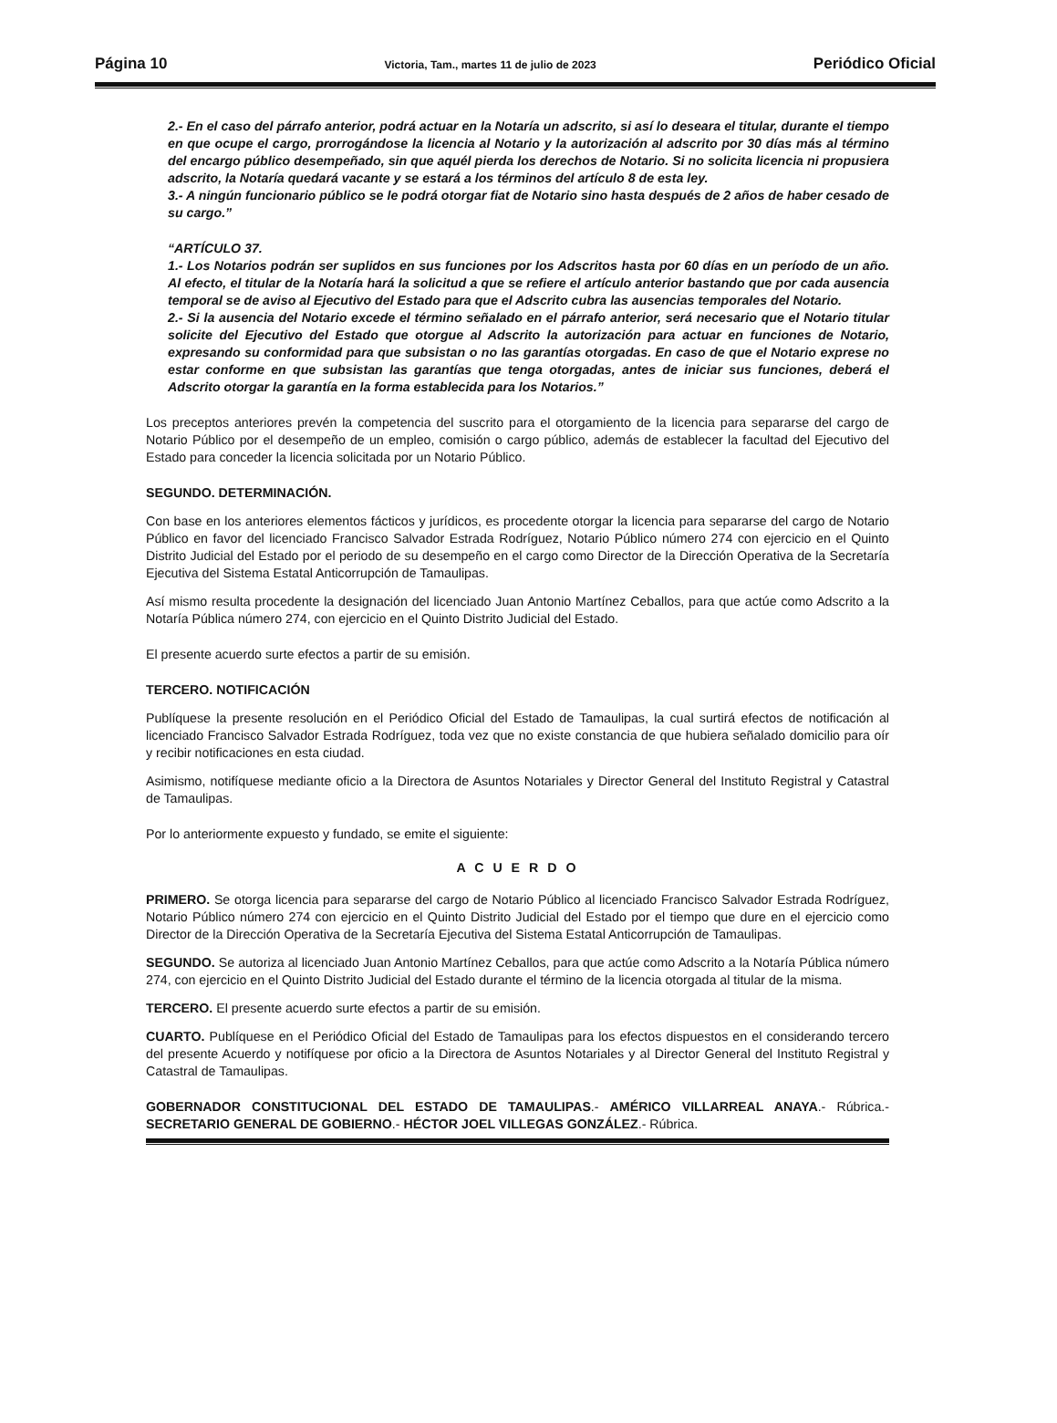Página 10 Victoria, Tam., martes 11 de julio de 2023 Periódico Oficial
2.- En el caso del párrafo anterior, podrá actuar en la Notaría un adscrito, si así lo deseara el titular, durante el tiempo en que ocupe el cargo, prorrogándose la licencia al Notario y la autorización al adscrito por 30 días más al término del encargo público desempeñado, sin que aquél pierda los derechos de Notario. Si no solicita licencia ni propusiera adscrito, la Notaría quedará vacante y se estará a los términos del artículo 8 de esta ley.
3.- A ningún funcionario público se le podrá otorgar fiat de Notario sino hasta después de 2 años de haber cesado de su cargo.”
“ARTÍCULO 37.
1.- Los Notarios podrán ser suplidos en sus funciones por los Adscritos hasta por 60 días en un período de un año. Al efecto, el titular de la Notaría hará la solicitud a que se refiere el artículo anterior bastando que por cada ausencia temporal se de aviso al Ejecutivo del Estado para que el Adscrito cubra las ausencias temporales del Notario.
2.- Si la ausencia del Notario excede el término señalado en el párrafo anterior, será necesario que el Notario titular solicite del Ejecutivo del Estado que otorgue al Adscrito la autorización para actuar en funciones de Notario, expresando su conformidad para que subsistan o no las garantías otorgadas. En caso de que el Notario exprese no estar conforme en que subsistan las garantías que tenga otorgadas, antes de iniciar sus funciones, deberá el Adscrito otorgar la garantía en la forma establecida para los Notarios.”
Los preceptos anteriores prevén la competencia del suscrito para el otorgamiento de la licencia para separarse del cargo de Notario Público por el desempeño de un empleo, comisión o cargo público, además de establecer la facultad del Ejecutivo del Estado para conceder la licencia solicitada por un Notario Público.
SEGUNDO. DETERMINACIÓN.
Con base en los anteriores elementos fácticos y jurídicos, es procedente otorgar la licencia para separarse del cargo de Notario Público en favor del licenciado Francisco Salvador Estrada Rodríguez, Notario Público número 274 con ejercicio en el Quinto Distrito Judicial del Estado por el periodo de su desempeño en el cargo como Director de la Dirección Operativa de la Secretaría Ejecutiva del Sistema Estatal Anticorrupción de Tamaulipas.
Así mismo resulta procedente la designación del licenciado Juan Antonio Martínez Ceballos, para que actúe como Adscrito a la Notaría Pública número 274, con ejercicio en el Quinto Distrito Judicial del Estado.
El presente acuerdo surte efectos a partir de su emisión.
TERCERO. NOTIFICACIÓN
Publíquese la presente resolución en el Periódico Oficial del Estado de Tamaulipas, la cual surtirá efectos de notificación al licenciado Francisco Salvador Estrada Rodríguez, toda vez que no existe constancia de que hubiera señalado domicilio para oír y recibir notificaciones en esta ciudad.
Asimismo, notifíquese mediante oficio a la Directora de Asuntos Notariales y Director General del Instituto Registral y Catastral de Tamaulipas.
Por lo anteriormente expuesto y fundado, se emite el siguiente:
A C U E R D O
PRIMERO. Se otorga licencia para separarse del cargo de Notario Público al licenciado Francisco Salvador Estrada Rodríguez, Notario Público número 274 con ejercicio en el Quinto Distrito Judicial del Estado por el tiempo que dure en el ejercicio como Director de la Dirección Operativa de la Secretaría Ejecutiva del Sistema Estatal Anticorrupción de Tamaulipas.
SEGUNDO. Se autoriza al licenciado Juan Antonio Martínez Ceballos, para que actúe como Adscrito a la Notaría Pública número 274, con ejercicio en el Quinto Distrito Judicial del Estado durante el término de la licencia otorgada al titular de la misma.
TERCERO. El presente acuerdo surte efectos a partir de su emisión.
CUARTO. Publíquese en el Periódico Oficial del Estado de Tamaulipas para los efectos dispuestos en el considerando tercero del presente Acuerdo y notifíquese por oficio a la Directora de Asuntos Notariales y al Director General del Instituto Registral y Catastral de Tamaulipas.
GOBERNADOR CONSTITUCIONAL DEL ESTADO DE TAMAULIPAS.- AMÉRICO VILLARREAL ANAYA.- Rúbrica.- SECRETARIO GENERAL DE GOBIERNO.- HÉCTOR JOEL VILLEGAS GONZÁLEZ.- Rúbrica.